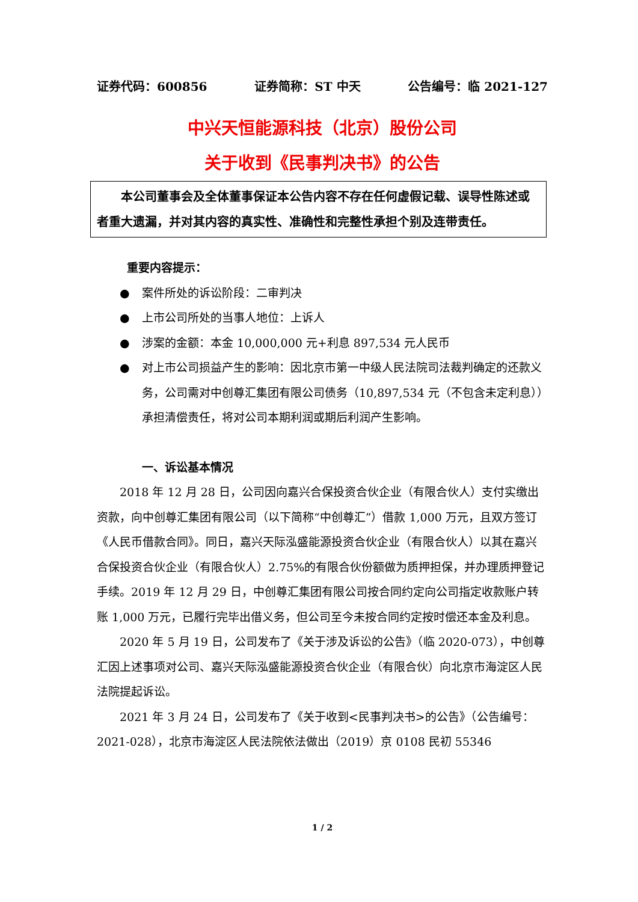证券代码：600856 证券简称：ST 中天 公告编号：临 2021-127
中兴天恒能源科技（北京）股份公司
关于收到《民事判决书》的公告
本公司董事会及全体董事保证本公告内容不存在任何虚假记载、误导性陈述或者重大遗漏，并对其内容的真实性、准确性和完整性承担个别及连带责任。
重要内容提示：
● 案件所处的诉讼阶段：二审判决
● 上市公司所处的当事人地位：上诉人
● 涉案的金额：本金 10,000,000 元+利息 897,534 元人民币
● 对上市公司损益产生的影响：因北京市第一中级人民法院司法裁判确定的还款义务，公司需对中创尊汇集团有限公司债务（10,897,534 元（不包含未定利息））承担清偿责任，将对公司本期利润或期后利润产生影响。
一、诉讼基本情况
2018 年 12 月 28 日，公司因向嘉兴合保投资合伙企业（有限合伙人）支付实缴出资款，向中创尊汇集团有限公司（以下简称“中创尊汇”）借款 1,000 万元，且双方签订《人民币借款合同》。同日，嘉兴天际泓盛能源投资合伙企业（有限合伙人）以其在嘉兴合保投资合伙企业（有限合伙人）2.75%的有限合伙份额做为质押担保，并办理质押登记手续。2019 年 12 月 29 日，中创尊汇集团有限公司按合同约定向公司指定收款账户转账 1,000 万元，已履行完毕出借义务，但公司至今未按合同约定按时偿还本金及利息。
2020 年 5 月 19 日，公司发布了《关于涉及诉讼的公告》（临 2020-073），中创尊汇因上述事项对公司、嘉兴天际泓盛能源投资合伙企业（有限合伙）向北京市海淀区人民法院提起诉讼。
2021 年 3 月 24 日，公司发布了《关于收到<民事判决书>的公告》（公告编号：2021-028），北京市海淀区人民法院依法做出（2019）京 0108 民初 55346
1 / 2